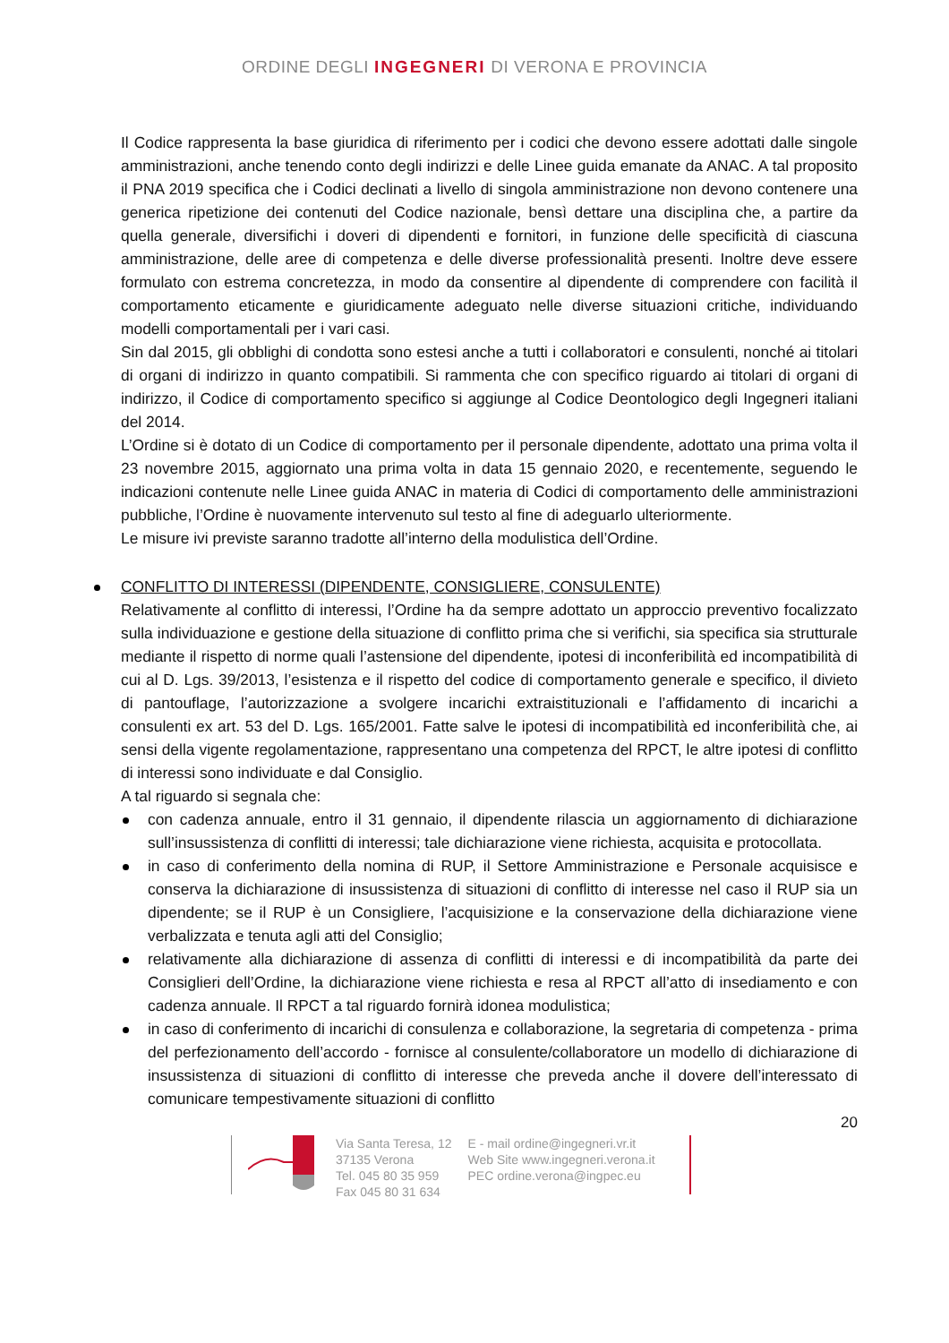ORDINE DEGLI INGEGNERI DI VERONA E PROVINCIA
Il Codice rappresenta la base giuridica di riferimento per i codici che devono essere adottati dalle singole amministrazioni, anche tenendo conto degli indirizzi e delle Linee guida emanate da ANAC. A tal proposito il PNA 2019 specifica che i Codici declinati a livello di singola amministrazione non devono contenere una generica ripetizione dei contenuti del Codice nazionale, bensì dettare una disciplina che, a partire da quella generale, diversifichi i doveri di dipendenti e fornitori, in funzione delle specificità di ciascuna amministrazione, delle aree di competenza e delle diverse professionalità presenti. Inoltre deve essere formulato con estrema concretezza, in modo da consentire al dipendente di comprendere con facilità il comportamento eticamente e giuridicamente adeguato nelle diverse situazioni critiche, individuando modelli comportamentali per i vari casi.
Sin dal 2015, gli obblighi di condotta sono estesi anche a tutti i collaboratori e consulenti, nonché ai titolari di organi di indirizzo in quanto compatibili. Si rammenta che con specifico riguardo ai titolari di organi di indirizzo, il Codice di comportamento specifico si aggiunge al Codice Deontologico degli Ingegneri italiani del 2014.
L’Ordine si è dotato di un Codice di comportamento per il personale dipendente, adottato una prima volta il 23 novembre 2015, aggiornato una prima volta in data 15 gennaio 2020, e recentemente, seguendo le indicazioni contenute nelle Linee guida ANAC in materia di Codici di comportamento delle amministrazioni pubbliche, l’Ordine è nuovamente intervenuto sul testo al fine di adeguarlo ulteriormente.
Le misure ivi previste saranno tradotte all’interno della modulistica dell’Ordine.
CONFLITTO DI INTERESSI (DIPENDENTE, CONSIGLIERE, CONSULENTE)
Relativamente al conflitto di interessi, l’Ordine ha da sempre adottato un approccio preventivo focalizzato sulla individuazione e gestione della situazione di conflitto prima che si verifichi, sia specifica sia strutturale mediante il rispetto di norme quali l’astensione del dipendente, ipotesi di inconferibilità ed incompatibilità di cui al D. Lgs. 39/2013, l’esistenza e il rispetto del codice di comportamento generale e specifico, il divieto di pantouflage, l’autorizzazione a svolgere incarichi extraistituzionali e l’affidamento di incarichi a consulenti ex art. 53 del D. Lgs. 165/2001. Fatte salve le ipotesi di incompatibilità ed inconferibilità che, ai sensi della vigente regolamentazione, rappresentano una competenza del RPCT, le altre ipotesi di conflitto di interessi sono individuate e dal Consiglio.
A tal riguardo si segnala che:
con cadenza annuale, entro il 31 gennaio, il dipendente rilascia un aggiornamento di dichiarazione sull’insussistenza di conflitti di interessi; tale dichiarazione viene richiesta, acquisita e protocollata.
in caso di conferimento della nomina di RUP, il Settore Amministrazione e Personale acquisisce e conserva la dichiarazione di insussistenza di situazioni di conflitto di interesse nel caso il RUP sia un dipendente; se il RUP è un Consigliere, l’acquisizione e la conservazione della dichiarazione viene verbalizzata e tenuta agli atti del Consiglio;
relativamente alla dichiarazione di assenza di conflitti di interessi e di incompatibilità da parte dei Consiglieri dell’Ordine, la dichiarazione viene richiesta e resa al RPCT all’atto di insediamento e con cadenza annuale. Il RPCT a tal riguardo fornirà idonea modulistica;
in caso di conferimento di incarichi di consulenza e collaborazione, la segretaria di competenza - prima del perfezionamento dell’accordo - fornisce al consulente/collaboratore un modello di dichiarazione di insussistenza di situazioni di conflitto di interesse che preveda anche il dovere dell’interessato di comunicare tempestivamente situazioni di conflitto
20
Via Santa Teresa, 12
37135 Verona
Tel. 045 80 35 959
Fax 045 80 31 634
E - mail ordine@ingegneri.vr.it
Web Site www.ingegneri.verona.it
PEC ordine.verona@ingpec.eu